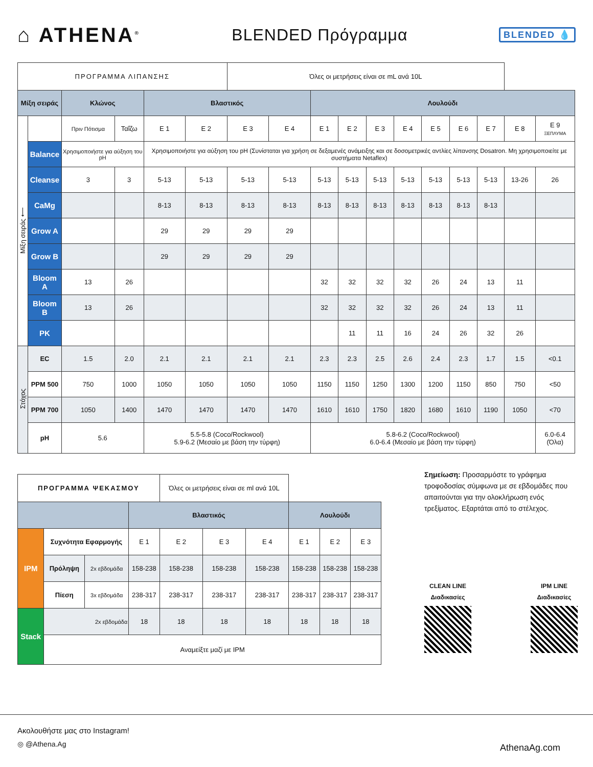⌂ ATHENA<sup>®</sup>
BLENDED Πρόγραμμα
BLENDED 💧
| ΠΡΟΓΡΑΜΜΑ ΛΙΠΑΝΣΗΣ | | | | | | Όλες οι μετρήσεις είναι σε mL ανά 10L | | | | | | | | | | |
| Μίξη σειράς | | Κλώνος | | Βλαστικός | | | | Λουλούδι | | | | | | | | |
| Μίξη σειράς ⟵ | | Πριν Πότισμα | Ταΐζω | E 1 | E 2 | E 3 | E 4 | E 1 | E 2 | E 3 | E 4 | E 5 | E 6 | E 7 | E 8 | E 9 ΞΕΠΛΥΜΑ |
| | Balance | Χρησιμοποιήστε για αύξηση του pH | | Χρησιμοποιήστε για αύξηση του pH (Συνίσταται για χρήση σε δεξαμενές ανάμειξης και σε δοσομετρικές αντλίες λίπανσης Dosatron. Μη χρησιμοποιείτε με συστήματα Netaflex) | | | | | | | | | | | | |
| | Cleanse | 3 | 3 | 5-13 | 5-13 | 5-13 | 5-13 | 5-13 | 5-13 | 5-13 | 5-13 | 5-13 | 5-13 | 5-13 | 13-26 | 26 |
| | CaMg | | | 8-13 | 8-13 | 8-13 | 8-13 | 8-13 | 8-13 | 8-13 | 8-13 | 8-13 | 8-13 | 8-13 | | |
| | Grow A | | | 29 | 29 | 29 | 29 | | | | | | | | | |
| | Grow B | | | 29 | 29 | 29 | 29 | | | | | | | | | |
| | Bloom A | 13 | 26 | | | | | 32 | 32 | 32 | 32 | 26 | 24 | 13 | 11 | |
| | Bloom B | 13 | 26 | | | | | 32 | 32 | 32 | 32 | 26 | 24 | 13 | 11 | |
| | PK | | | | | | | | 11 | 11 | 16 | 24 | 26 | 32 | 26 | |
| Στόχος | EC | 1.5 | 2.0 | 2.1 | 2.1 | 2.1 | 2.1 | 2.3 | 2.3 | 2.5 | 2.6 | 2.4 | 2.3 | 1.7 | 1.5 | <0.1 |
| | PPM 500 | 750 | 1000 | 1050 | 1050 | 1050 | 1050 | 1150 | 1150 | 1250 | 1300 | 1200 | 1150 | 850 | 750 | <50 |
| | PPM 700 | 1050 | 1400 | 1470 | 1470 | 1470 | 1470 | 1610 | 1610 | 1750 | 1820 | 1680 | 1610 | 1190 | 1050 | <70 |
| | pH | 5.6 | | 5.5-5.8 (Coco/Rockwool) 5.9-6.2 (Μεσαίο με βάση την τύρφη) | | | | 5.8-6.2 (Coco/Rockwool) 6.0-6.4 (Μεσαίο με βάση την τύρφη) | | | | | | | | 6.0-6.4 (Όλα) |
| ΠΡΟΓΡΑΜΜΑ ΨΕΚΑΣΜΟΥ | | | | Όλες οι μετρήσεις είναι σε ml ανά 10L | | | | | |
| | | | Βλαστικός | | | | Λουλούδι | | |
| IPM | Συχνότητα Εφαρμογής | | E 1 | E 2 | E 3 | E 4 | E 1 | E 2 | E 3 |
| | Πρόληψη | 2x εβδομάδα | 158-238 | 158-238 | 158-238 | 158-238 | 158-238 | 158-238 | 158-238 |
| | Πίεση | 3x εβδομάδα | 238-317 | 238-317 | 238-317 | 238-317 | 238-317 | 238-317 | 238-317 |
| Stack | 2x εβδομάδα | | 18 | 18 | 18 | 18 | 18 | 18 | 18 |
| | Αναμείξτε μαζί με IPM | | | | | | | | |
Σημείωση: Προσαρμόστε το γράφημα τροφοδοσίας σύμφωνα με σε εβδομάδες που απαιτούνται για την ολοκλήρωση ενός τρεξίματος. Εξαρτάται από το στέλεχος.
CLEAN LINE
Διαδικασίες
IPM LINE
Διαδικασίες
Ακολουθήστε μας στο Instagram!
◎ @Athena.Ag
AthenaAg.com